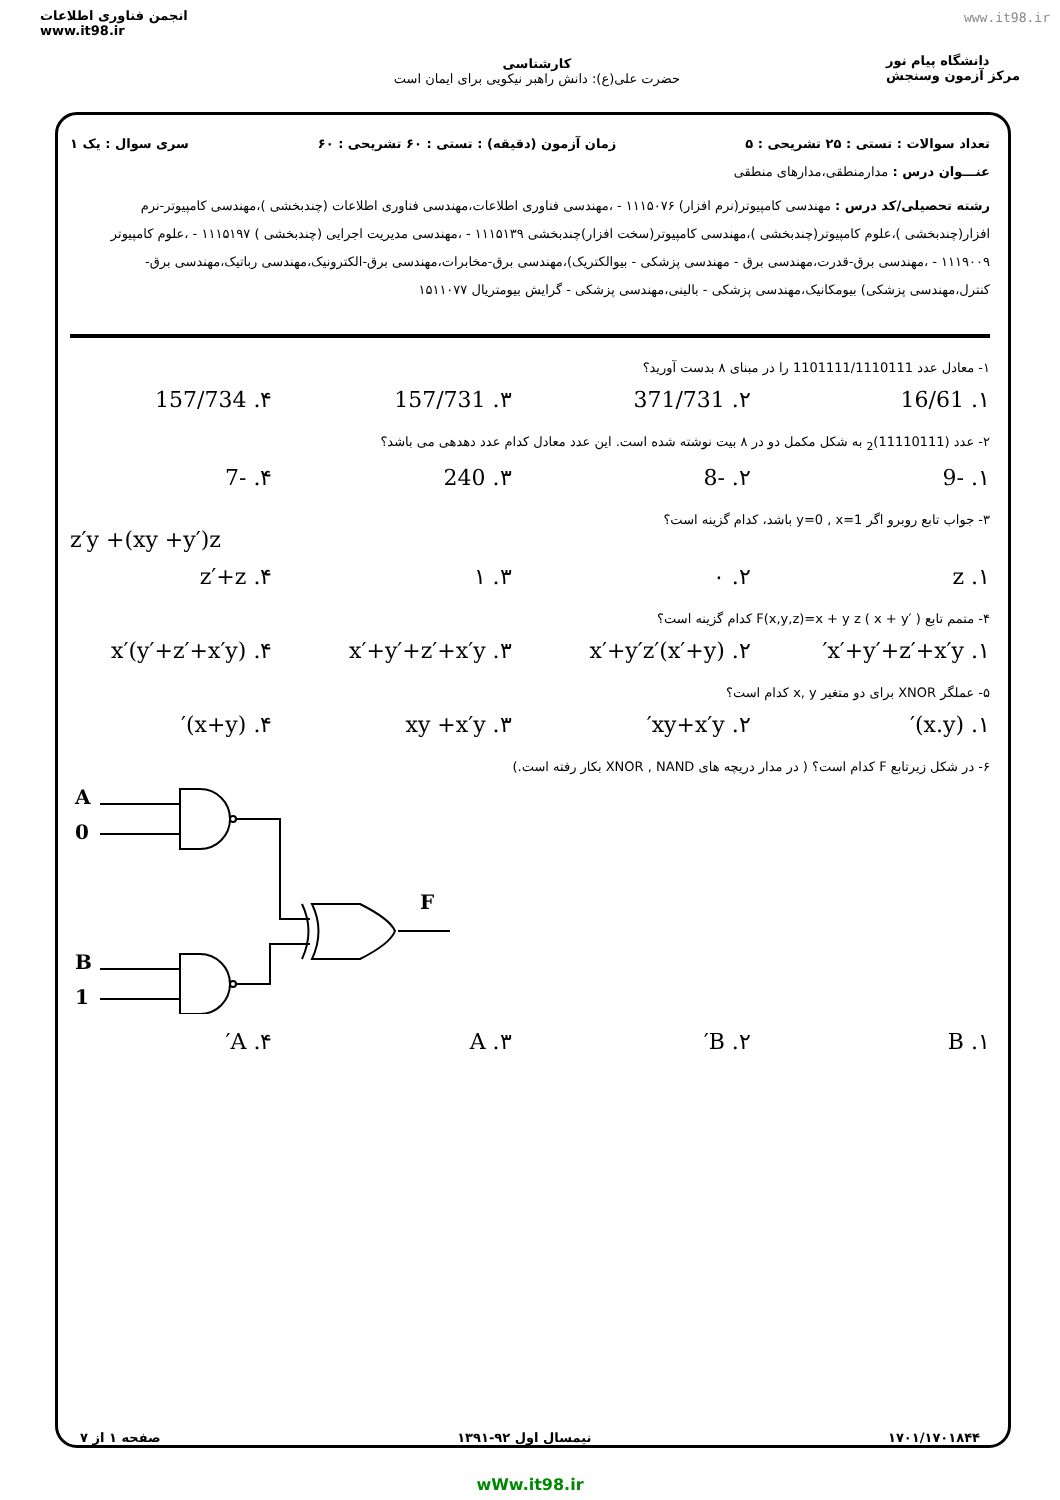انجمن فناوری اطلاعات
www.it98.ir
کارشناسی
حضرت علی(ع): دانش راهبر نیکویی برای ایمان است
دانشگاه پیام نور
مرکز آزمون وسنجش
www.it98.ir
تعداد سوالات : تستی : ۲۵ تشریحی : ۵ زمان آزمون (دقیقه) : تستی : ۶۰ تشریحی : ۶۰ سری سوال : یک ۱
عنـــوان درس : مدارمنطقی،مدارهای منطقی
رشته تحصیلی/کد درس : مهندسی کامپیوتر(نرم افزار) ۱۱۱۵۰۷۶ - ،مهندسی فناوری اطلاعات،مهندسی فناوری اطلاعات (چندبخشی )،مهندسی کامپیوتر-نرم افزار(چندبخشی )،علوم کامپیوتر(چندبخشی )،مهندسی کامپیوتر(سخت افزار)چندبخشی ۱۱۱۵۱۳۹ - ،مهندسی مدیریت اجرایی (چندبخشی ) ۱۱۱۵۱۹۷ - ،علوم کامپیوتر ۱۱۱۹۰۰۹ - ،مهندسی برق-قدرت،مهندسی برق - مهندسی پزشکی - بیوالکتریک)،مهندسی برق-مخابرات،مهندسی برق-الکترونیک،مهندسی رباتیک،مهندسی برق-کنترل،مهندسی پزشکی) بیومکانیک،مهندسی پزشکی - بالینی،مهندسی پزشکی - گرایش بیومتریال ۱۵۱۱۰۷۷
۱- معادل عدد 1101111/1110111 را در مبنای ۸ بدست آورید؟
۱. 16/61 ۲. 371/731 ۳. 157/731 ۴. 157/734
۲- عدد (11110111)<sub>2</sub> به شکل مکمل دو در ۸ بیت نوشته شده است. این عدد معادل کدام عدد دهدهی می باشد؟
۱. -9 ۲. -8 ۳. 240 ۴. -7
۳- جواب تابع روبرو اگر y=0 , x=1 باشد، کدام گزینه است؟
z′y +(xy +y′)z
۱. z ۲. ۰ ۳. ۱ ۴. z′+z
۴- متمم تابع F(x,y,z)=x + y z ( x + y′ ) کدام گزینه است؟
۱. x′+y′+z′+x′y′ ۲. x′+y′z′(x′+y) ۳. x′+y′+z′+x′y ۴. x′(y′+z′+x′y)
۵- عملگر XNOR برای دو متغیر x, y کدام است؟
۱. (x.y)′ ۲. xy+x′y′ ۳. xy +x′y ۴. (x+y)′
۶- در شکل زیرتابع F کدام است؟ ( در مدار دریچه های XNOR , NAND بکار رفته است.)
A
0
B
1
F
۱. B ۲. B′ ۳. A ۴. A′
۱۷۰۱/۱۷۰۱۸۴۴ نیمسال اول ۹۲-۱۳۹۱ صفحه ۱ از ۷
wWw.it98.ir